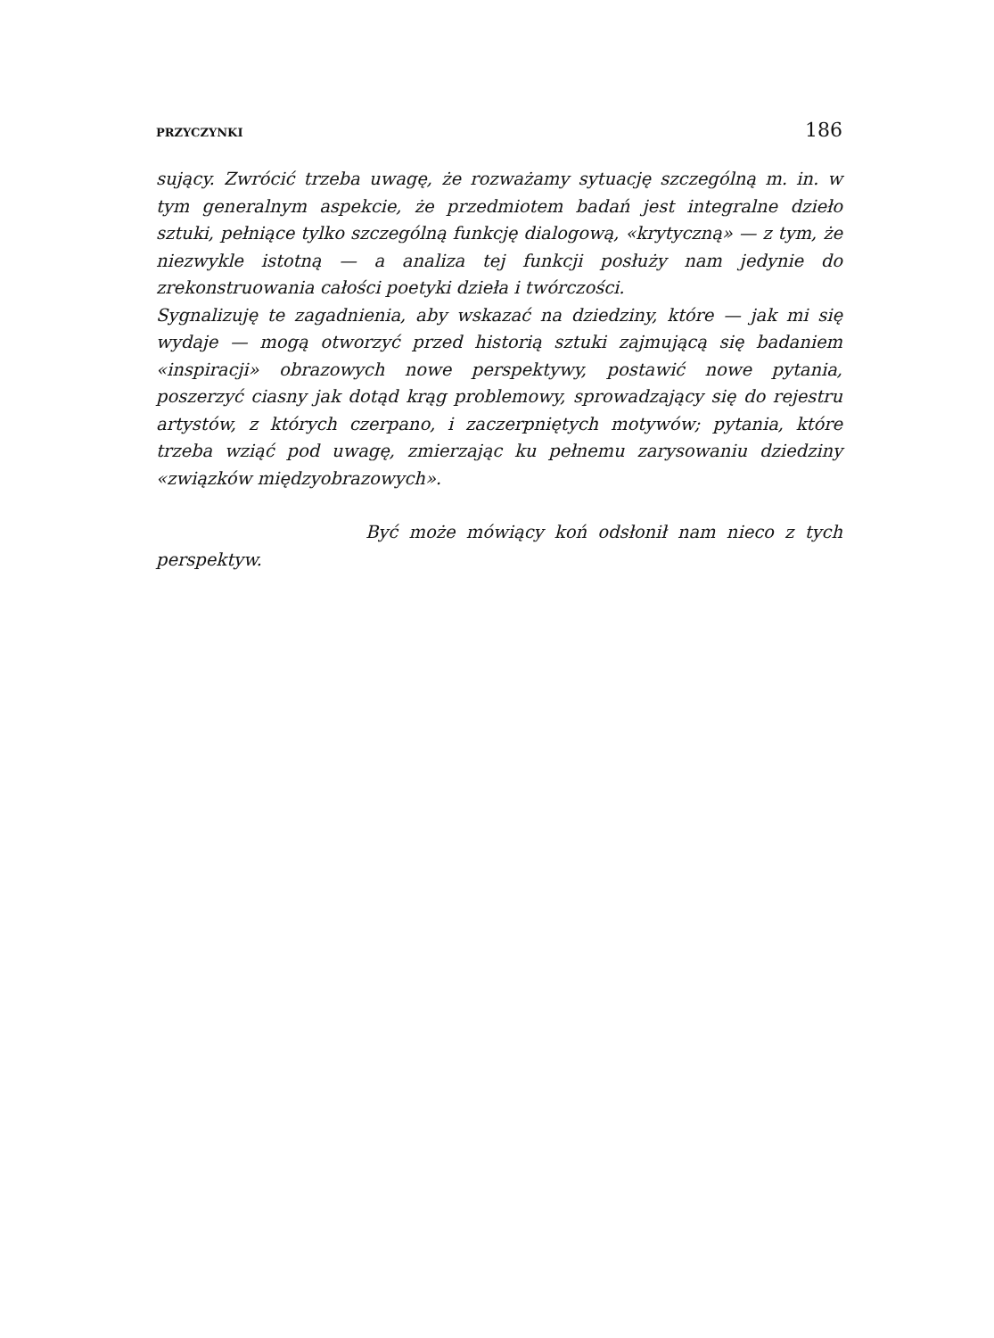PRZYCZYNKI 186
sujący. Zwrócić trzeba uwagę, że rozważamy sytuację szczególną m. in. w tym generalnym aspekcie, że przedmiotem badań jest integralne dzieło sztuki, pełniące tylko szczególną funkcję dialogową, «krytyczną» — z tym, że niezwykle istotną — a analiza tej funkcji posłuży nam jedynie do zrekonstruowania całości poetyki dzieła i twórczości.
Sygnalizuję te zagadnienia, aby wskazać na dziedziny, które — jak mi się wydaje — mogą otworzyć przed historią sztuki zajmującą się badaniem «inspiracji» obrazowych nowe perspektywy, postawić nowe pytania, poszerzyć ciasny jak dotąd krąg problemowy, sprowadzający się do rejestru artystów, z których czerpano, i zaczerpniętych motywów; pytania, które trzeba wziąć pod uwagę, zmierzając ku pełnemu zarysowaniu dziedziny «związków międzyobrazowych».
Być może mówiący koń odsłonił nam nieco z tych perspektyw.